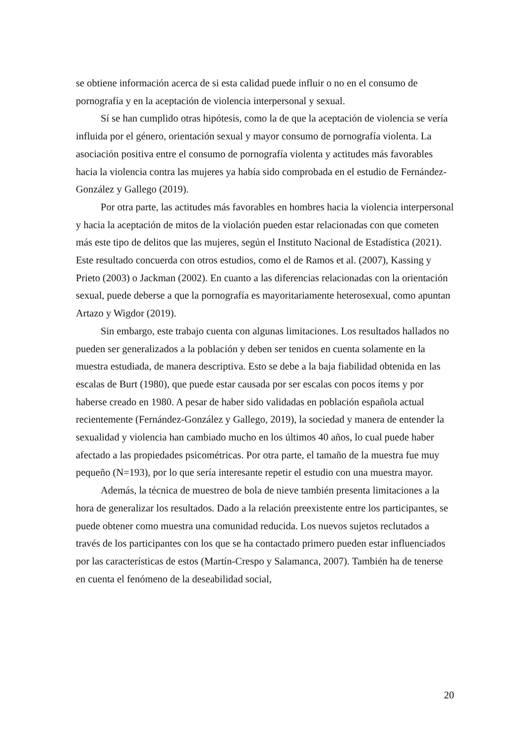se obtiene información acerca de si esta calidad puede influir o no en el consumo de pornografía y en la aceptación de violencia interpersonal y sexual.
Sí se han cumplido otras hipótesis, como la de que la aceptación de violencia se vería influida por el género, orientación sexual y mayor consumo de pornografía violenta. La asociación positiva entre el consumo de pornografía violenta y actitudes más favorables hacia la violencia contra las mujeres ya había sido comprobada en el estudio de Fernández-González y Gallego (2019).
Por otra parte, las actitudes más favorables en hombres hacia la violencia interpersonal y hacia la aceptación de mitos de la violación pueden estar relacionadas con que cometen más este tipo de delitos que las mujeres, según el Instituto Nacional de Estadística (2021). Este resultado concuerda con otros estudios, como el de Ramos et al. (2007), Kassing y Prieto (2003) o Jackman (2002). En cuanto a las diferencias relacionadas con la orientación sexual, puede deberse a que la pornografía es mayoritariamente heterosexual, como apuntan Artazo y Wigdor (2019).
Sin embargo, este trabajo cuenta con algunas limitaciones. Los resultados hallados no pueden ser generalizados a la población y deben ser tenidos en cuenta solamente en la muestra estudiada, de manera descriptiva. Esto se debe a la baja fiabilidad obtenida en las escalas de Burt (1980), que puede estar causada por ser escalas con pocos ítems y por haberse creado en 1980. A pesar de haber sido validadas en población española actual recientemente (Fernández-González y Gallego, 2019), la sociedad y manera de entender la sexualidad y violencia han cambiado mucho en los últimos 40 años, lo cual puede haber afectado a las propiedades psicométricas. Por otra parte, el tamaño de la muestra fue muy pequeño (N=193), por lo que sería interesante repetir el estudio con una muestra mayor.
Además, la técnica de muestreo de bola de nieve también presenta limitaciones a la hora de generalizar los resultados. Dado a la relación preexistente entre los participantes, se puede obtener como muestra una comunidad reducida. Los nuevos sujetos reclutados a través de los participantes con los que se ha contactado primero pueden estar influenciados por las características de estos (Martín-Crespo y Salamanca, 2007). También ha de tenerse en cuenta el fenómeno de la deseabilidad social,
20